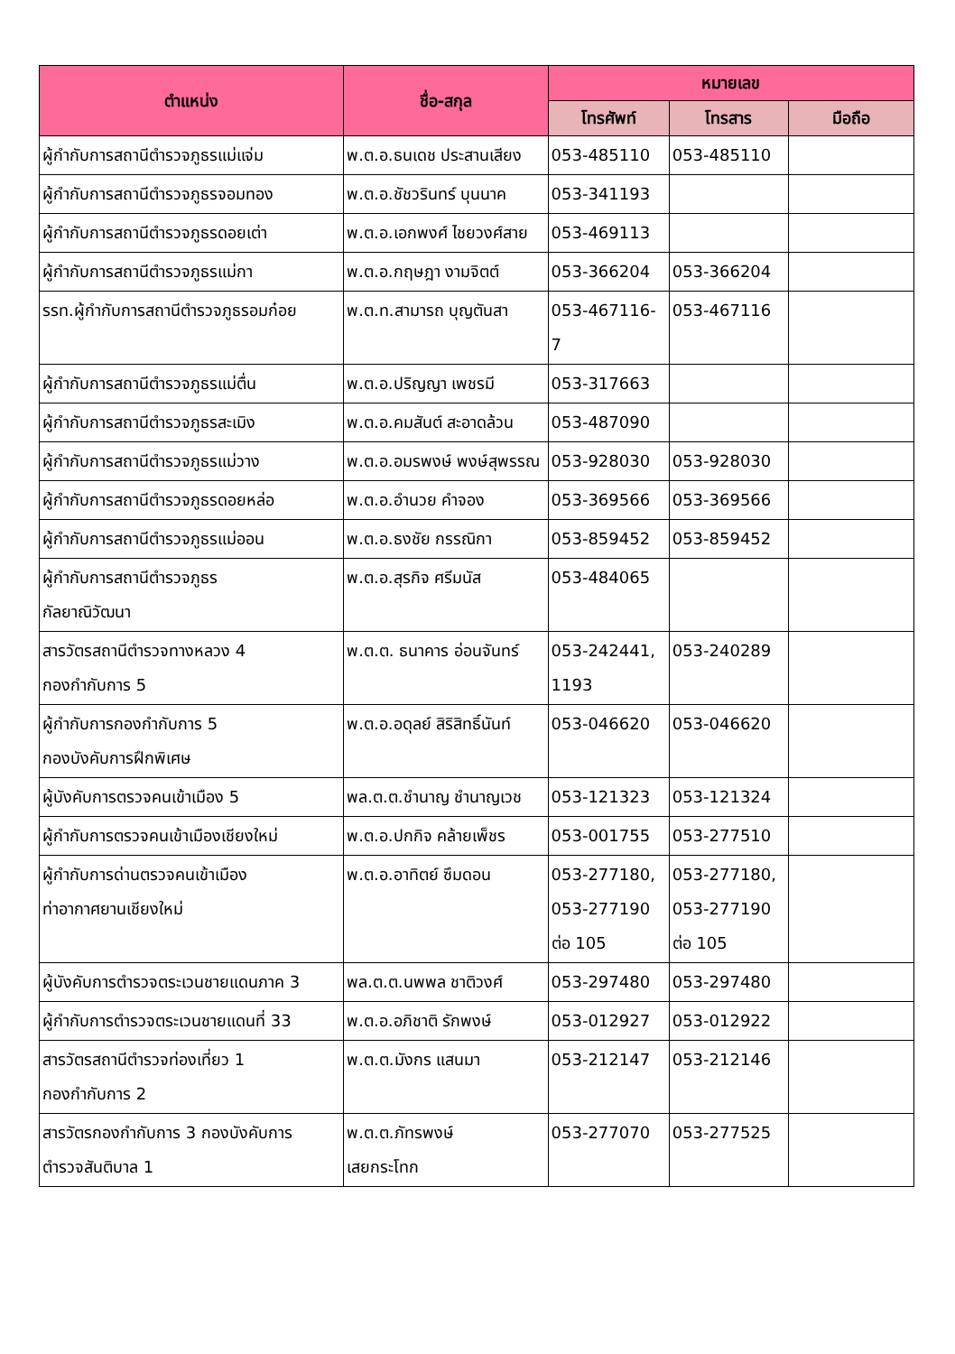| ตำแหน่ง | ชื่อ-สกุล | หมายเลข | | |
| --- | --- | --- | --- | --- |
| | | โทรศัพท์ | โทรสาร | มือถือ |
| ผู้กำกับการสถานีตำรวจภูธรแม่แจ่ม | พ.ต.อ.ธนเดช ประสานเสียง | 053-485110 | 053-485110 | |
| ผู้กำกับการสถานีตำรวจภูธรจอมทอง | พ.ต.อ.ชัชวรินทร์ บุนนาค | 053-341193 | | |
| ผู้กำกับการสถานีตำรวจภูธรดอยเต่า | พ.ต.อ.เอกพงศ์ ไชยวงศ์สาย | 053-469113 | | |
| ผู้กำกับการสถานีตำรวจภูธรแม่กา | พ.ต.อ.กฤษฎา งามจิตต์ | 053-366204 | 053-366204 | |
| รรท.ผู้กำกับการสถานีตำรวจภูธรอมก๋อย | พ.ต.ท.สามารถ บุญตันสา | 053-467116-7 | 053-467116 | |
| ผู้กำกับการสถานีตำรวจภูธรแม่ตื่น | พ.ต.อ.ปริญญา เพชรมี | 053-317663 | | |
| ผู้กำกับการสถานีตำรวจภูธรสะเมิง | พ.ต.อ.คมสันต์ สะอาดล้วน | 053-487090 | | |
| ผู้กำกับการสถานีตำรวจภูธรแม่วาง | พ.ต.อ.อมรพงษ์ พงษ์สุพรรณ | 053-928030 | 053-928030 | |
| ผู้กำกับการสถานีตำรวจภูธรดอยหล่อ | พ.ต.อ.อำนวย คำจอง | 053-369566 | 053-369566 | |
| ผู้กำกับการสถานีตำรวจภูธรแม่ออน | พ.ต.อ.ธงชัย กรรณิกา | 053-859452 | 053-859452 | |
| ผู้กำกับการสถานีตำรวจภูธร กัลยาณิวัฒนา | พ.ต.อ.สุรกิจ ศรีมนัส | 053-484065 | | |
| สารวัตรสถานีตำรวจทางหลวง 4 กองกำกับการ 5 | พ.ต.ต. ธนาคาร อ่อนจันทร์ | 053-242441, 1193 | 053-240289 | |
| ผู้กำกับการกองกำกับการ 5 กองบังคับการฝึกพิเศษ | พ.ต.อ.อดุลย์ สิริสิทธิ์นันท์ | 053-046620 | 053-046620 | |
| ผู้บังคับการตรวจคนเข้าเมือง 5 | พล.ต.ต.ชำนาญ ชำนาญเวช | 053-121323 | 053-121324 | |
| ผู้กำกับการตรวจคนเข้าเมืองเชียงใหม่ | พ.ต.อ.ปกกิจ คล้ายเพ็ชร | 053-001755 | 053-277510 | |
| ผู้กำกับการด่านตรวจคนเข้าเมือง ท่าอากาศยานเชียงใหม่ | พ.ต.อ.อาทิตย์ ซึมดอน | 053-277180, 053-277190 ต่อ 105 | 053-277180, 053-277190 ต่อ 105 | |
| ผู้บังคับการตำรวจตระเวนชายแดนภาค 3 | พล.ต.ต.นพพล ชาติวงศ์ | 053-297480 | 053-297480 | |
| ผู้กำกับการตำรวจตระเวนชายแดนที่ 33 | พ.ต.อ.อภิชาติ รักพงษ์ | 053-012927 | 053-012922 | |
| สารวัตรสถานีตำรวจท่องเที่ยว 1 กองกำกับการ 2 | พ.ต.ต.มังกร แสนมา | 053-212147 | 053-212146 | |
| สารวัตรกองกำกับการ 3 กองบังคับการ ตำรวจสันติบาล 1 | พ.ต.ต.ภัทรพงษ์ เสยกระโทก | 053-277070 | 053-277525 | |